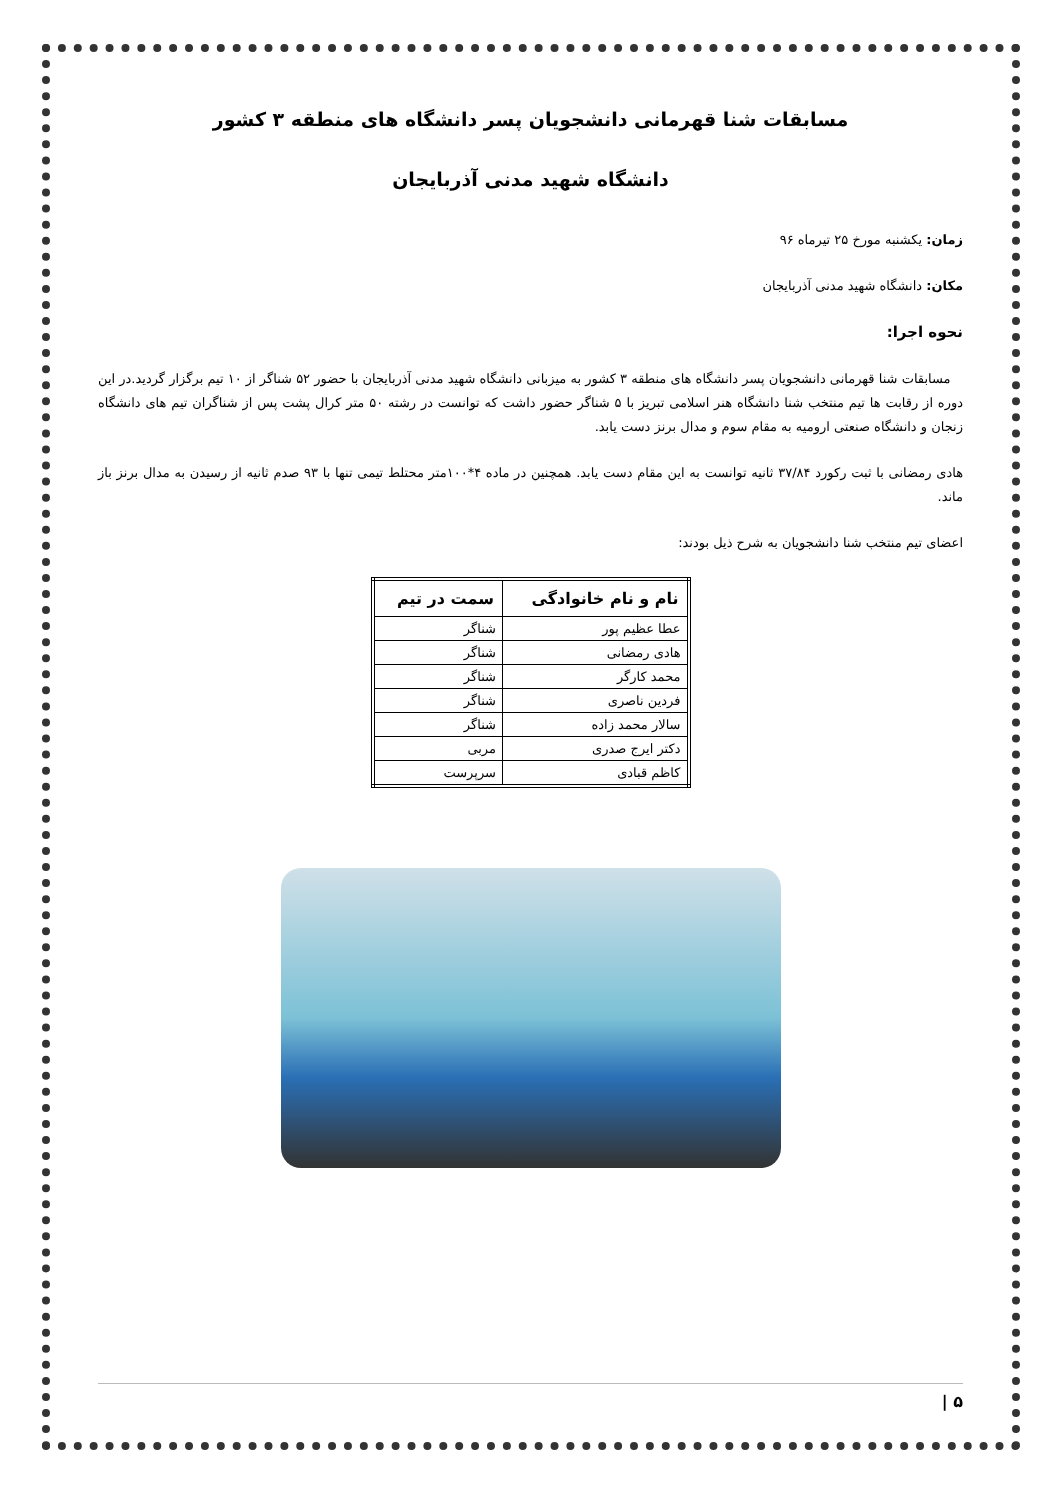مسابقات شنا قهرمانی دانشجویان پسر دانشگاه های منطقه ۳ کشور
دانشگاه شهید مدنی آذربایجان
زمان: یکشنبه مورخ ۲۵ تیرماه ۹۶
مکان: دانشگاه شهید مدنی آذربایجان
نحوه اجرا:
مسابقات شنا قهرمانی دانشجویان پسر دانشگاه های منطقه ۳ کشور به میزبانی دانشگاه شهید مدنی آذربایجان با حضور ۵۲ شناگر از ۱۰ تیم برگزار گردید.در این دوره از رقابت ها تیم منتخب شنا دانشگاه هنر اسلامی تبریز با ۵ شناگر حضور داشت که توانست در رشته ۵۰ متر کرال پشت پس از شناگران تیم های دانشگاه زنجان و دانشگاه صنعتی ارومیه به مقام سوم و مدال برنز دست یابد.
هادی رمضانی با ثبت رکورد ۳۷/۸۴ ثانیه توانست به این مقام دست یابد. همچنین در ماده ۴*۱۰۰متر محتلط تیمی تنها با ۹۳ صدم ثانیه از رسیدن به مدال برنز باز ماند.
اعضای تیم منتخب شنا دانشجویان به شرح ذیل بودند:
| نام و نام خانوادگی | سمت در تیم |
| --- | --- |
| عطا عظیم پور | شناگر |
| هادی رمضانی | شناگر |
| محمد کارگر | شناگر |
| فردین ناصری | شناگر |
| سالار محمد زاده | شناگر |
| دکتر ایرج صدری | مربی |
| کاظم قبادی | سرپرست |
۵ |